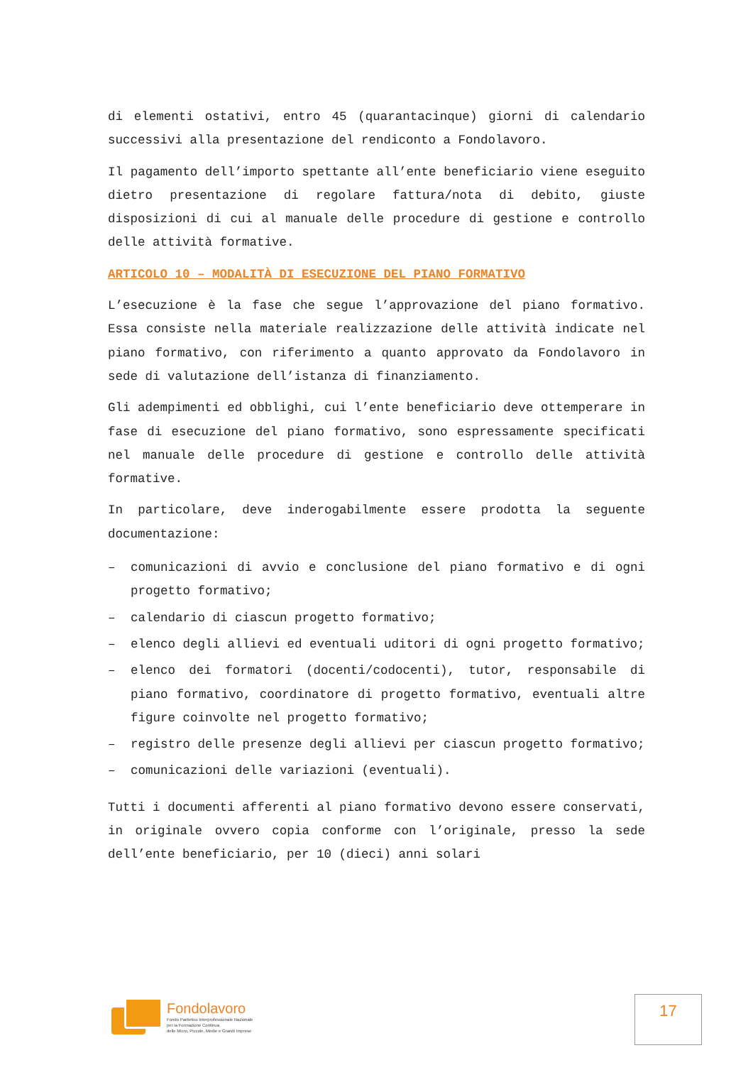di elementi ostativi, entro 45 (quarantacinque) giorni di calendario successivi alla presentazione del rendiconto a Fondolavoro.
Il pagamento dell’importo spettante all’ente beneficiario viene eseguito dietro presentazione di regolare fattura/nota di debito, giuste disposizioni di cui al manuale delle procedure di gestione e controllo delle attività formative.
ARTICOLO 10 – MODALITÀ DI ESECUZIONE DEL PIANO FORMATIVO
L’esecuzione è la fase che segue l’approvazione del piano formativo. Essa consiste nella materiale realizzazione delle attività indicate nel piano formativo, con riferimento a quanto approvato da Fondolavoro in sede di valutazione dell’istanza di finanziamento.
Gli adempimenti ed obblighi, cui l’ente beneficiario deve ottemperare in fase di esecuzione del piano formativo, sono espressamente specificati nel manuale delle procedure di gestione e controllo delle attività formative.
In particolare, deve inderogabilmente essere prodotta la seguente documentazione:
– comunicazioni di avvio e conclusione del piano formativo e di ogni progetto formativo;
– calendario di ciascun progetto formativo;
– elenco degli allievi ed eventuali uditori di ogni progetto formativo;
– elenco dei formatori (docenti/codocenti), tutor, responsabile di piano formativo, coordinatore di progetto formativo, eventuali altre figure coinvolte nel progetto formativo;
– registro delle presenze degli allievi per ciascun progetto formativo;
– comunicazioni delle variazioni (eventuali).
Tutti i documenti afferenti al piano formativo devono essere conservati, in originale ovvero copia conforme con l’originale, presso la sede dell’ente beneficiario, per 10 (dieci) anni solari
Fondolavoro
Fondo Paritetico Interprofessionale Nazionale
per la Formazione Continua
delle Micro, Piccole, Medie e Grandi Imprese
17